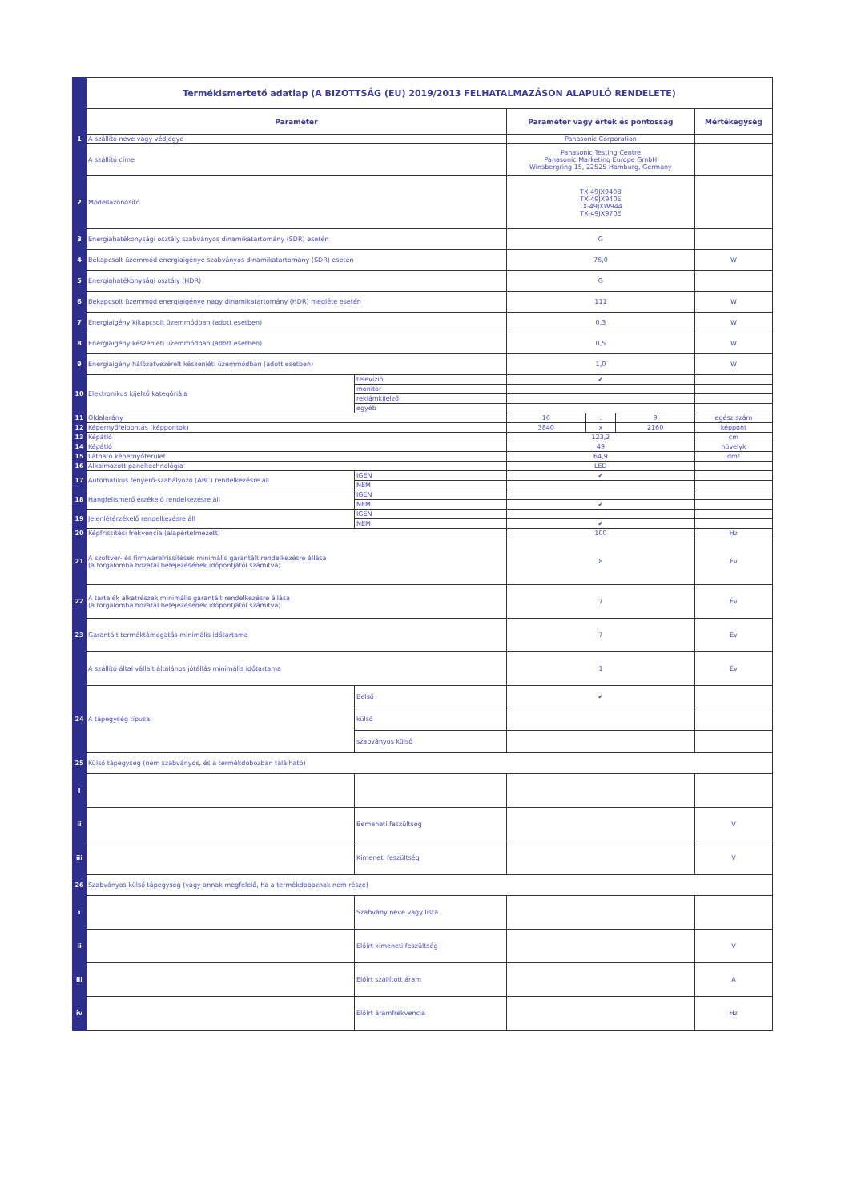| | Termékismertető adatlap (A BIZOTTSÁG (EU) 2019/2013 FELHATALMAZÁSON ALAPULÓ RENDELETE) | | | | | |
| | Paraméter | | Paraméter vagy érték és pontosság | | | Mértékegység |
| 1 | A szállító neve vagy védjegye | | Panasonic Corporation | | | |
| | A szállító címe | | Panasonic Testing Centre Panasonic Marketing Europe GmbH Winsbergring 15, 22525 Hamburg, Germany | | | |
| 2 | Modellazonosító | | TX-49JX940B TX-49JX940E TX-49JXW944 TX-49JX970E | | | |
| 3 | Energiahatékonysági osztály szabványos dinamikatartomány (SDR) esetén | | G | | | |
| 4 | Bekapcsolt üzemmód energiaigénye szabványos dinamikatartomány (SDR) esetén | | 76,0 | | | W |
| 5 | Energiahatékonysági osztály (HDR) | | G | | | |
| 6 | Bekapcsolt üzemmód energiaigénye nagy dinamikatartomány (HDR) megléte esetén | | 111 | | | W |
| 7 | Energiaigény kikapcsolt üzemmódban (adott esetben) | | 0,3 | | | W |
| 8 | Energiaigény készenléti üzemmódban (adott esetben) | | 0,5 | | | W |
| 9 | Energiaigény hálózatvezérelt készenléti üzemmódban (adott esetben) | | 1,0 | | | W |
| 10 | Elektronikus kijelző kategóriája | televízió | ✔ | | | |
| | | monitor | | | | |
| | | reklámkijelző | | | | |
| | | egyéb | | | | |
| 11 | Oldalarány | | 16 | : | 9 | egész szám |
| 12 | Képernyőfelbontás (képpontok) | | 3840 | x | 2160 | képpont |
| 13 | Képátló | | 123,2 | | | cm |
| 14 | Képátló | | 49 | | | hüvelyk |
| 15 | Látható képernyőterület | | 64,9 | | | dm² |
| 16 | Alkalmazott paneltechnológia | | LED | | | |
| 17 | Automatikus fényerő-szabályozó (ABC) rendelkezésre áll | IGEN | ✔ | | | |
| | | NEM | | | | |
| 18 | Hangfelismerő érzékelő rendelkezésre áll | IGEN | | | | |
| | | NEM | ✔ | | | |
| 19 | Jelenlétérzékelő rendelkezésre áll | IGEN | | | | |
| | | NEM | ✔ | | | |
| 20 | Képfrissítési frekvencia (alapértelmezett) | | 100 | | | Hz |
| 21 | A szoftver- és firmwarefrissítések minimális garantált rendelkezésre állása (a forgalomba hozatal befejezésének időpontjától számítva) | | 8 | | | Év |
| 22 | A tartalék alkatrészek minimális garantált rendelkezésre állása (a forgalomba hozatal befejezésének időpontjától számítva) | | 7 | | | Év |
| 23 | Garantált terméktámogatás minimális időtartama | | 7 | | | Év |
| | A szállító által vállalt általános jótállás minimális időtartama | | 1 | | | Év |
| 24 | A tápegység típusa: | Belső | ✔ | | | |
| | | külső | | | | |
| | | szabványos külső | | | | |
| 25 | Külső tápegység (nem szabványos, és a termékdobozban található) | | | | | |
| i | | | | | | |
| ii | | Bemeneti feszültség | | | | V |
| iii | | Kimeneti feszültség | | | | V |
| 26 | Szabványos külső tápegység (vagy annak megfelelő, ha a termékdoboznak nem része) | | | | | |
| i | | Szabvány neve vagy lista | | | | |
| ii | | Előírt kimeneti feszültség | | | | V |
| iii | | Előírt szállított áram | | | | A |
| iv | | Előírt áramfrekvencia | | | | Hz |